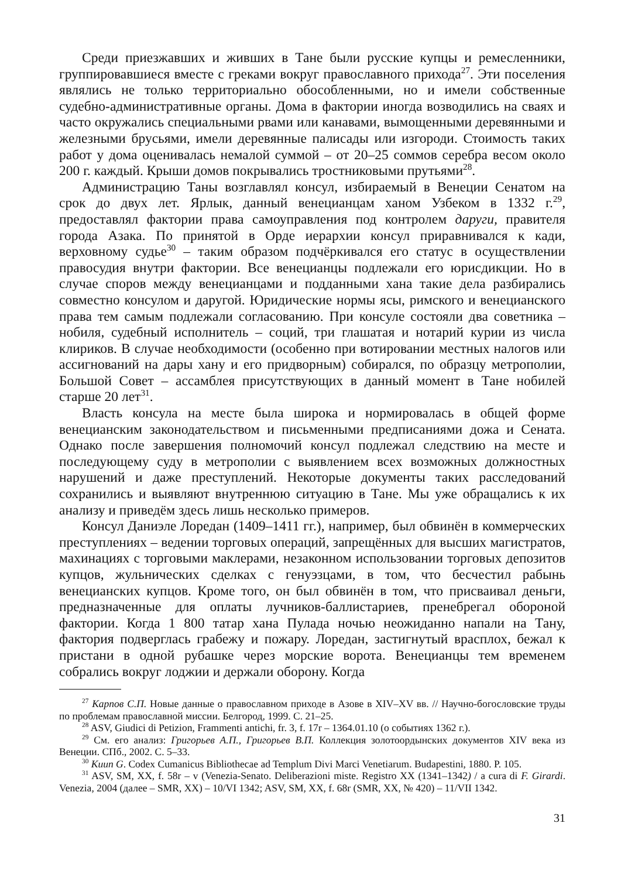Среди приезжавших и живших в Тане были русские купцы и ремесленники, группировавшиеся вместе с греками вокруг православного прихода<sup>27</sup>. Эти поселения являлись не только территориально обособленными, но и имели собственные судебно-административные органы. Дома в фактории иногда возводились на сваях и часто окружались специальными рвами или канавами, вымощенными деревянными и железными брусьями, имели деревянные палисады или изгороди. Стоимость таких работ у дома оценивалась немалой суммой – от 20–25 соммов серебра весом около 200 г. каждый. Крыши домов покрывались тростниковыми прутьями<sup>28</sup>.
Администрацию Таны возглавлял консул, избираемый в Венеции Сенатом на срок до двух лет. Ярлык, данный венецианцам ханом Узбеком в 1332 г.<sup>29</sup>, предоставлял фактории права самоуправления под контролем даруги, правителя города Азака. По принятой в Орде иерархии консул приравнивался к кади, верховному судье<sup>30</sup> – таким образом подчёркивался его статус в осуществлении правосудия внутри фактории. Все венецианцы подлежали его юрисдикции. Но в случае споров между венецианцами и подданными хана такие дела разбирались совместно консулом и даругой. Юридические нормы ясы, римского и венецианского права тем самым подлежали согласованию. При консуле состояли два советника – нобиля, судебный исполнитель – соций, три глашатая и нотарий курии из числа клириков. В случае необходимости (особенно при вотировании местных налогов или ассигнований на дары хану и его придворным) собирался, по образцу метрополии, Большой Совет – ассамблея присутствующих в данный момент в Тане нобилей старше 20 лет<sup>31</sup>.
Власть консула на месте была широка и нормировалась в общей форме венецианским законодательством и письменными предписаниями дожа и Сената. Однако после завершения полномочий консул подлежал следствию на месте и последующему суду в метрополии с выявлением всех возможных должностных нарушений и даже преступлений. Некоторые документы таких расследований сохранились и выявляют внутреннюю ситуацию в Тане. Мы уже обращались к их анализу и приведём здесь лишь несколько примеров.
Консул Даниэле Лоредан (1409–1411 гг.), например, был обвинён в коммерческих преступлениях – ведении торговых операций, запрещённых для высших магистратов, махинациях с торговыми маклерами, незаконном использовании торговых депозитов купцов, жульнических сделках с генуэзцами, в том, что бесчестил рабынь венецианских купцов. Кроме того, он был обвинён в том, что присваивал деньги, предназначенные для оплаты лучников-баллистариев, пренебрегал обороной фактории. Когда 1 800 татар хана Пулада ночью неожиданно напали на Тану, фактория подверглась грабежу и пожару. Лоредан, застигнутый врасплох, бежал к пристани в одной рубашке через морские ворота. Венецианцы тем временем собрались вокруг лоджии и держали оборону. Когда
<sup>27</sup> Карпов С.П. Новые данные о православном приходе в Азове в XIV–XV вв. // Научно-богословские труды по проблемам православной миссии. Белгород, 1999. С. 21–25.
<sup>28</sup> ASV, Giudici di Petizion, Frammenti antichi, fr. 3, f. 17r – 1364.01.10 (о событиях 1362 г.).
<sup>29</sup> См. его анализ: Григорьев А.П., Григорьев В.П. Коллекция золотоордынских документов XIV века из Венеции. СПб., 2002. С. 5–33.
<sup>30</sup> Kuun G. Codex Cumanicus Bibliothecae ad Templum Divi Marci Venetiarum. Budapestini, 1880. P. 105.
<sup>31</sup> ASV, SM, XX, f. 58r – v (Venezia-Senato. Deliberazioni miste. Registro XX (1341–1342) / a cura di F. Girardi. Venezia, 2004 (далее – SMR, XX) – 10/VI 1342; ASV, SM, XX, f. 68r (SMR, XX, № 420) – 11/VII 1342.
31